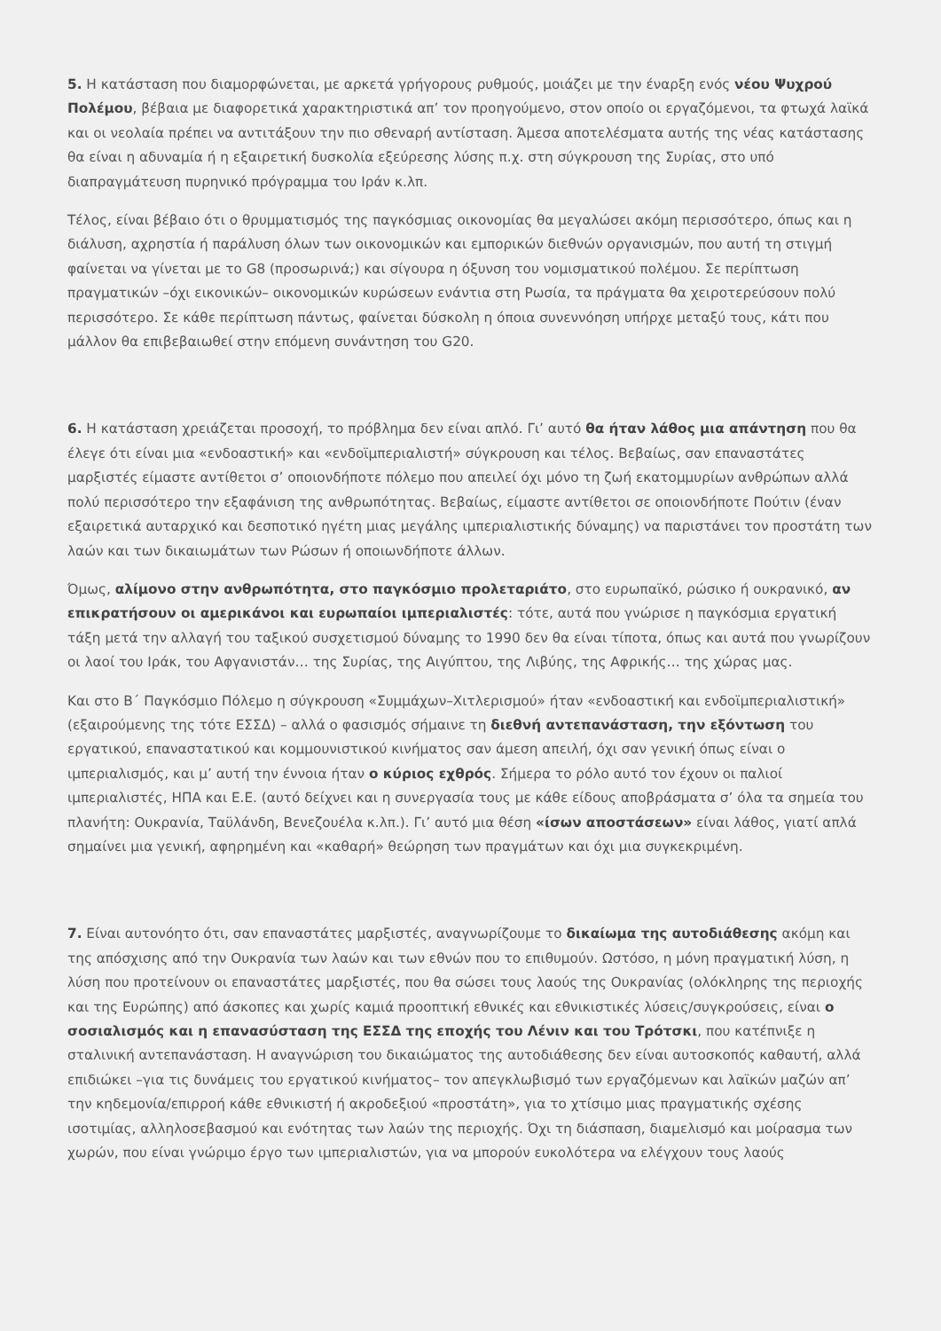5. Η κατάσταση που διαμορφώνεται, με αρκετά γρήγορους ρυθμούς, μοιάζει με την έναρξη ενός νέου Ψυχρού Πολέμου, βέβαια με διαφορετικά χαρακτηριστικά απ’ τον προηγούμενο, στον οποίο οι εργαζόμενοι, τα φτωχά λαϊκά και οι νεολαία πρέπει να αντιτάξουν την πιο σθεναρή αντίσταση. Άμεσα αποτελέσματα αυτής της νέας κατάστασης θα είναι η αδυναμία ή η εξαιρετική δυσκολία εξεύρεσης λύσης π.χ. στη σύγκρουση της Συρίας, στο υπό διαπραγμάτευση πυρηνικό πρόγραμμα του Ιράν κ.λπ.
Τέλος, είναι βέβαιο ότι ο θρυμματισμός της παγκόσμιας οικονομίας θα μεγαλώσει ακόμη περισσότερο, όπως και η διάλυση, αχρηστία ή παράλυση όλων των οικονομικών και εμπορικών διεθνών οργανισμών, που αυτή τη στιγμή φαίνεται να γίνεται με το G8 (προσωρινά;) και σίγουρα η όξυνση του νομισματικού πολέμου. Σε περίπτωση πραγματικών –όχι εικονικών– οικονομικών κυρώσεων ενάντια στη Ρωσία, τα πράγματα θα χειροτερεύσουν πολύ περισσότερο. Σε κάθε περίπτωση πάντως, φαίνεται δύσκολη η όποια συνεννόηση υπήρχε μεταξύ τους, κάτι που μάλλον θα επιβεβαιωθεί στην επόμενη συνάντηση του G20.
6. Η κατάσταση χρειάζεται προσοχή, το πρόβλημα δεν είναι απλό. Γι’ αυτό θα ήταν λάθος μια απάντηση που θα έλεγε ότι είναι μια «ενδοαστική» και «ενδοϊμπεριαλιστή» σύγκρουση και τέλος. Βεβαίως, σαν επαναστάτες μαρξιστές είμαστε αντίθετοι σ’ οποιονδήποτε πόλεμο που απειλεί όχι μόνο τη ζωή εκατομμυρίων ανθρώπων αλλά πολύ περισσότερο την εξαφάνιση της ανθρωπότητας. Βεβαίως, είμαστε αντίθετοι σε οποιονδήποτε Πούτιν (έναν εξαιρετικά αυταρχικό και δεσποτικό ηγέτη μιας μεγάλης ιμπεριαλιστικής δύναμης) να παριστάνει τον προστάτη των λαών και των δικαιωμάτων των Ρώσων ή οποιωνδήποτε άλλων.
Όμως, αλίμονο στην ανθρωπότητα, στο παγκόσμιο προλεταριάτο, στο ευρωπαϊκό, ρώσικο ή ουκρανικό, αν επικρατήσουν οι αμερικάνοι και ευρωπαίοι ιμπεριαλιστές: τότε, αυτά που γνώρισε η παγκόσμια εργατική τάξη μετά την αλλαγή του ταξικού συσχετισμού δύναμης το 1990 δεν θα είναι τίποτα, όπως και αυτά που γνωρίζουν οι λαοί του Ιράκ, του Αφγανιστάν… της Συρίας, της Αιγύπτου, της Λιβύης, της Αφρικής… της χώρας μας.
Και στο Β΄ Παγκόσμιο Πόλεμο η σύγκρουση «Συμμάχων–Χιτλερισμού» ήταν «ενδοαστική και ενδοϊμπεριαλιστική» (εξαιρούμενης της τότε ΕΣΣΔ) – αλλά ο φασισμός σήμαινε τη διεθνή αντεπανάσταση, την εξόντωση του εργατικού, επαναστατικού και κομμουνιστικού κινήματος σαν άμεση απειλή, όχι σαν γενική όπως είναι ο ιμπεριαλισμός, και μ’ αυτή την έννοια ήταν ο κύριος εχθρός. Σήμερα το ρόλο αυτό τον έχουν οι παλιοί ιμπεριαλιστές, ΗΠΑ και Ε.Ε. (αυτό δείχνει και η συνεργασία τους με κάθε είδους αποβράσματα σ’ όλα τα σημεία του πλανήτη: Ουκρανία, Ταϋλάνδη, Βενεζουέλα κ.λπ.). Γι’ αυτό μια θέση «ίσων αποστάσεων» είναι λάθος, γιατί απλά σημαίνει μια γενική, αφηρημένη και «καθαρή» θεώρηση των πραγμάτων και όχι μια συγκεκριμένη.
7. Είναι αυτονόητο ότι, σαν επαναστάτες μαρξιστές, αναγνωρίζουμε το δικαίωμα της αυτοδιάθεσης ακόμη και της απόσχισης από την Ουκρανία των λαών και των εθνών που το επιθυμούν. Ωστόσο, η μόνη πραγματική λύση, η λύση που προτείνουν οι επαναστάτες μαρξιστές, που θα σώσει τους λαούς της Ουκρανίας (ολόκληρης της περιοχής και της Ευρώπης) από άσκοπες και χωρίς καμιά προοπτική εθνικές και εθνικιστικές λύσεις/συγκρούσεις, είναι ο σοσιαλισμός και η επανασύσταση της ΕΣΣΔ της εποχής του Λένιν και του Τρότσκι, που κατέπνιξε η σταλινική αντεπανάσταση. Η αναγνώριση του δικαιώματος της αυτοδιάθεσης δεν είναι αυτοσκοπός καθαυτή, αλλά επιδιώκει –για τις δυνάμεις του εργατικού κινήματος– τον απεγκλωβισμό των εργαζόμενων και λαϊκών μαζών απ’ την κηδεμονία/επιρροή κάθε εθνικιστή ή ακροδεξιού «προστάτη», για το χτίσιμο μιας πραγματικής σχέσης ισοτιμίας, αλληλοσεβασμού και ενότητας των λαών της περιοχής. Όχι τη διάσπαση, διαμελισμό και μοίρασμα των χωρών, που είναι γνώριμο έργο των ιμπεριαλιστών, για να μπορούν ευκολότερα να ελέγχουν τους λαούς